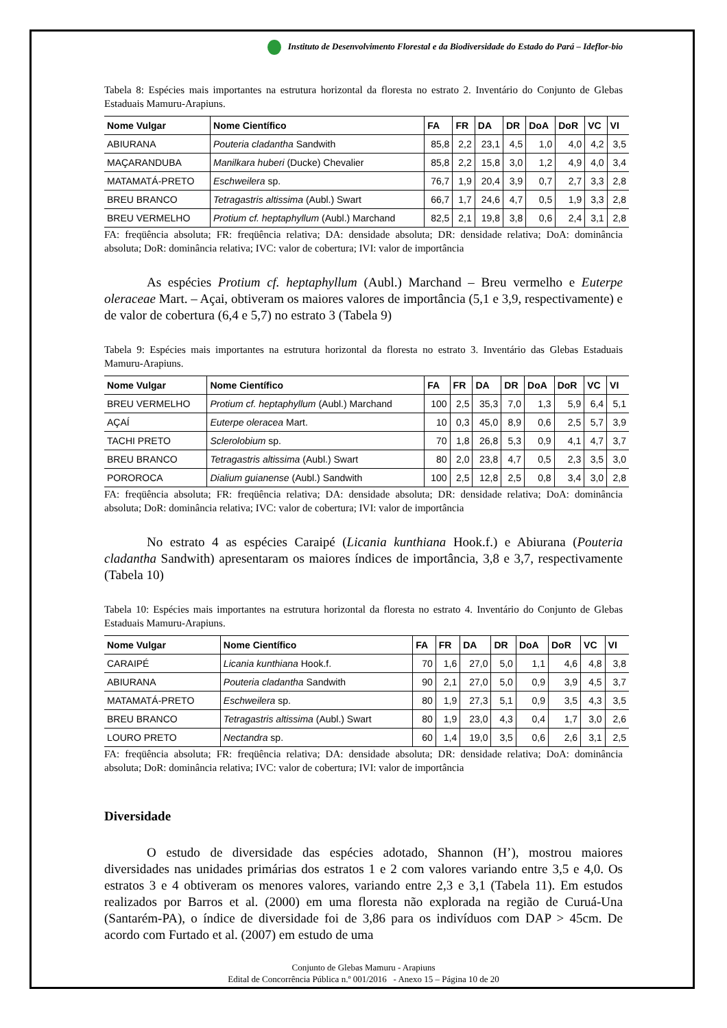Instituto de Desenvolvimento Florestal e da Biodiversidade do Estado do Pará – Ideflor-bio
Tabela 8: Espécies mais importantes na estrutura horizontal da floresta no estrato 2. Inventário do Conjunto de Glebas Estaduais Mamuru-Arapiuns.
| Nome Vulgar | Nome Científico | FA | FR | DA | DR | DoA | DoR | VC | VI |
| --- | --- | --- | --- | --- | --- | --- | --- | --- | --- |
| ABIURANA | Pouteria cladantha Sandwith | 85,8 | 2,2 | 23,1 | 4,5 | 1,0 | 4,0 | 4,2 | 3,5 |
| MAÇARANDUBA | Manilkara huberi (Ducke) Chevalier | 85,8 | 2,2 | 15,8 | 3,0 | 1,2 | 4,9 | 4,0 | 3,4 |
| MATAMATÁ-PRETO | Eschweilera sp. | 76,7 | 1,9 | 20,4 | 3,9 | 0,7 | 2,7 | 3,3 | 2,8 |
| BREU BRANCO | Tetragastris altissima (Aubl.) Swart | 66,7 | 1,7 | 24,6 | 4,7 | 0,5 | 1,9 | 3,3 | 2,8 |
| BREU VERMELHO | Protium cf. heptaphyllum (Aubl.) Marchand | 82,5 | 2,1 | 19,8 | 3,8 | 0,6 | 2,4 | 3,1 | 2,8 |
FA: freqüência absoluta; FR: freqüência relativa; DA: densidade absoluta; DR: densidade relativa; DoA: dominância absoluta; DoR: dominância relativa; IVC: valor de cobertura; IVI: valor de importância
As espécies Protium cf. heptaphyllum (Aubl.) Marchand – Breu vermelho e Euterpe oleraceae Mart. – Açai, obtiveram os maiores valores de importância (5,1 e 3,9, respectivamente) e de valor de cobertura (6,4 e 5,7) no estrato 3 (Tabela 9)
Tabela 9: Espécies mais importantes na estrutura horizontal da floresta no estrato 3. Inventário das Glebas Estaduais Mamuru-Arapiuns.
| Nome Vulgar | Nome Científico | FA | FR | DA | DR | DoA | DoR | VC | VI |
| --- | --- | --- | --- | --- | --- | --- | --- | --- | --- |
| BREU VERMELHO | Protium cf. heptaphyllum (Aubl.) Marchand | 100 | 2,5 | 35,3 | 7,0 | 1,3 | 5,9 | 6,4 | 5,1 |
| AÇAÍ | Euterpe oleracea Mart. | 10 | 0,3 | 45,0 | 8,9 | 0,6 | 2,5 | 5,7 | 3,9 |
| TACHI PRETO | Sclerolobium sp. | 70 | 1,8 | 26,8 | 5,3 | 0,9 | 4,1 | 4,7 | 3,7 |
| BREU BRANCO | Tetragastris altissima (Aubl.) Swart | 80 | 2,0 | 23,8 | 4,7 | 0,5 | 2,3 | 3,5 | 3,0 |
| POROROCA | Dialium guianense (Aubl.) Sandwith | 100 | 2,5 | 12,8 | 2,5 | 0,8 | 3,4 | 3,0 | 2,8 |
FA: freqüência absoluta; FR: freqüência relativa; DA: densidade absoluta; DR: densidade relativa; DoA: dominância absoluta; DoR: dominância relativa; IVC: valor de cobertura; IVI: valor de importância
No estrato 4 as espécies Caraipé (Licania kunthiana Hook.f.) e Abiurana (Pouteria cladantha Sandwith) apresentaram os maiores índices de importância, 3,8 e 3,7, respectivamente (Tabela 10)
Tabela 10: Espécies mais importantes na estrutura horizontal da floresta no estrato 4. Inventário do Conjunto de Glebas Estaduais Mamuru-Arapiuns.
| Nome Vulgar | Nome Científico | FA | FR | DA | DR | DoA | DoR | VC | VI |
| --- | --- | --- | --- | --- | --- | --- | --- | --- | --- |
| CARAIPÉ | Licania kunthiana Hook.f. | 70 | 1,6 | 27,0 | 5,0 | 1,1 | 4,6 | 4,8 | 3,8 |
| ABIURANA | Pouteria cladantha Sandwith | 90 | 2,1 | 27,0 | 5,0 | 0,9 | 3,9 | 4,5 | 3,7 |
| MATAMATÁ-PRETO | Eschweilera sp. | 80 | 1,9 | 27,3 | 5,1 | 0,9 | 3,5 | 4,3 | 3,5 |
| BREU BRANCO | Tetragastris altissima (Aubl.) Swart | 80 | 1,9 | 23,0 | 4,3 | 0,4 | 1,7 | 3,0 | 2,6 |
| LOURO PRETO | Nectandra sp. | 60 | 1,4 | 19,0 | 3,5 | 0,6 | 2,6 | 3,1 | 2,5 |
FA: freqüência absoluta; FR: freqüência relativa; DA: densidade absoluta; DR: densidade relativa; DoA: dominância absoluta; DoR: dominância relativa; IVC: valor de cobertura; IVI: valor de importância
Diversidade
O estudo de diversidade das espécies adotado, Shannon (H’), mostrou maiores diversidades nas unidades primárias dos estratos 1 e 2 com valores variando entre 3,5 e 4,0. Os estratos 3 e 4 obtiveram os menores valores, variando entre 2,3 e 3,1 (Tabela 11). Em estudos realizados por Barros et al. (2000) em uma floresta não explorada na região de Curuá-Una (Santarém-PA), o índice de diversidade foi de 3,86 para os indivíduos com DAP > 45cm. De acordo com Furtado et al. (2007) em estudo de uma
Conjunto de Glebas Mamuru - Arapiuns
Edital de Concorrência Pública n.º 001/2016 - Anexo 15 – Página 10 de 20